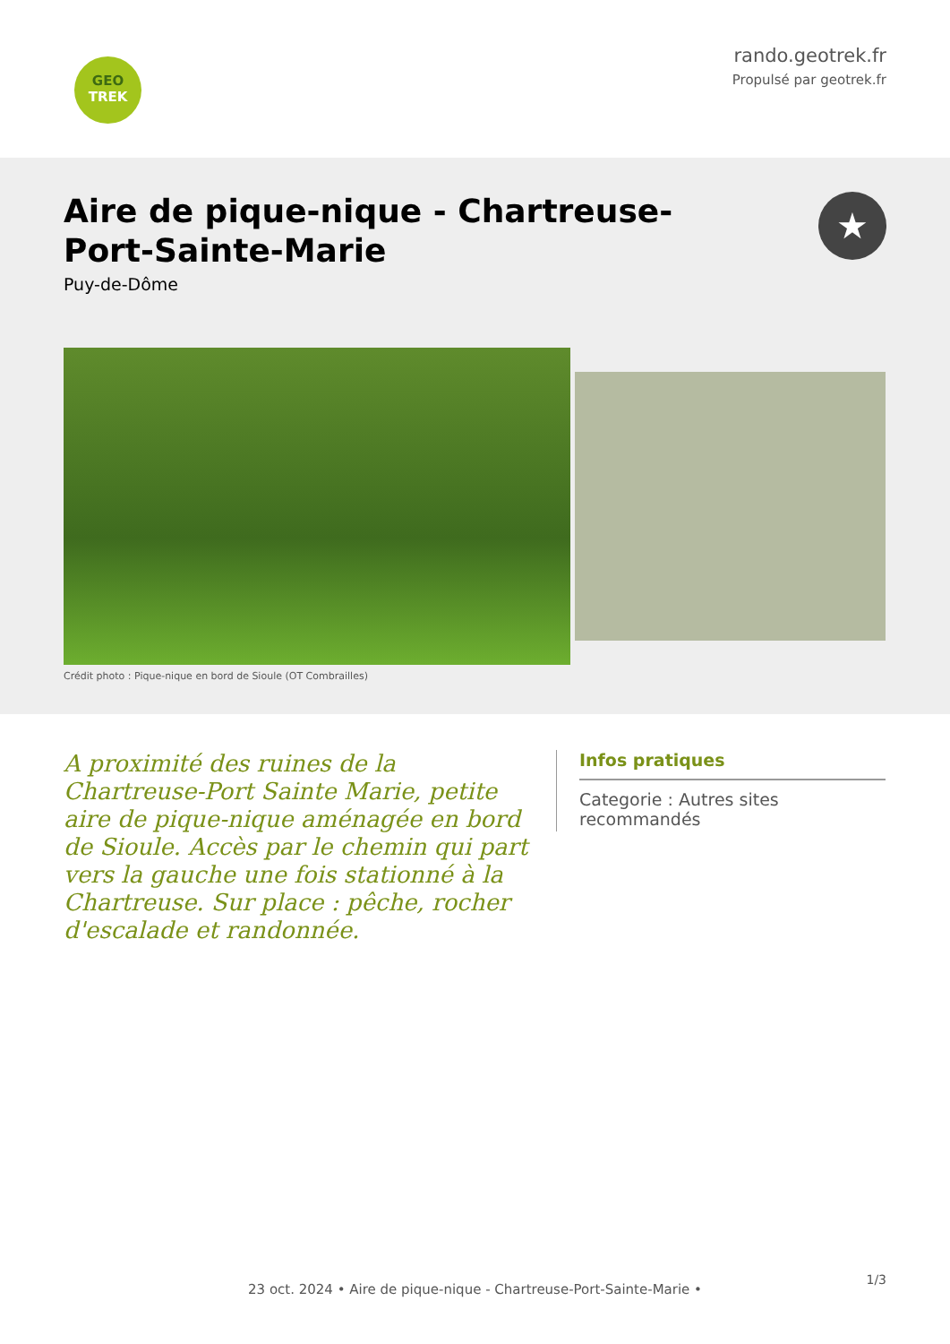GEO
TREK
rando.geotrek.fr
Propulsé par geotrek.fr
Aire de pique-nique - Chartreuse-Port-Sainte-Marie
Puy-de-Dôme
★
Crédit photo : Pique-nique en bord de Sioule (OT Combrailles)
A proximité des ruines de la Chartreuse-Port Sainte Marie, petite aire de pique-nique aménagée en bord de Sioule. Accès par le chemin qui part vers la gauche une fois stationné à la Chartreuse. Sur place : pêche, rocher d'escalade et randonnée.
Infos pratiques
Categorie : Autres sites recommandés
1/3
23 oct. 2024 • Aire de pique-nique - Chartreuse-Port-Sainte-Marie •